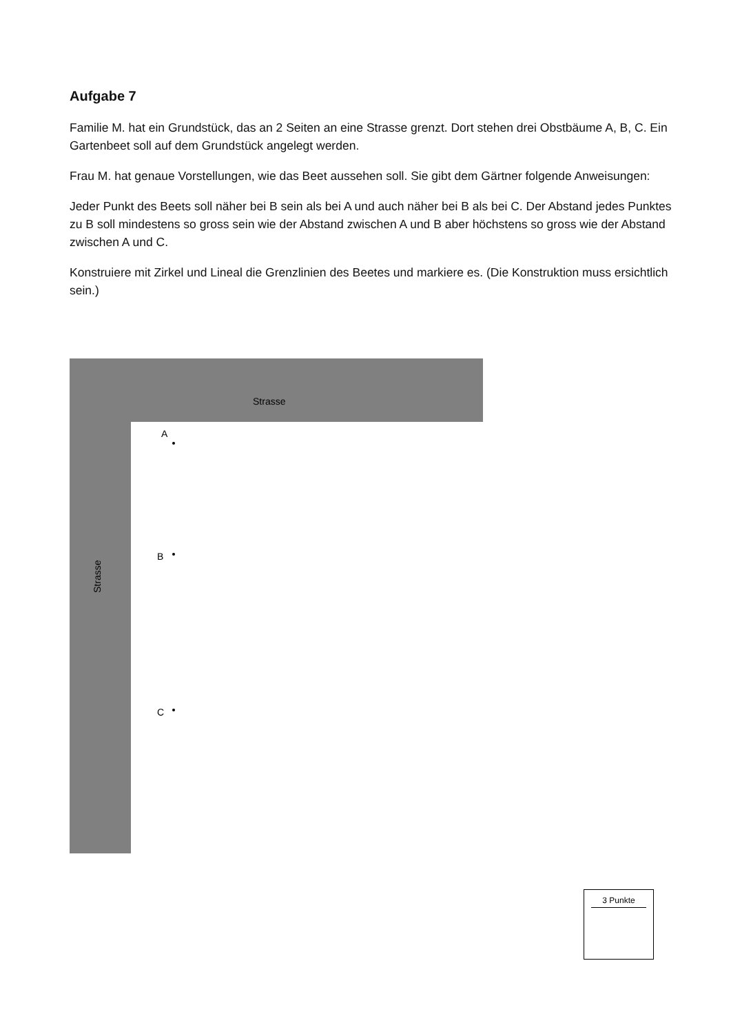Aufgabe 7
Familie M. hat ein Grundstück, das an 2 Seiten an eine Strasse grenzt. Dort stehen drei Obstbäume A, B, C. Ein Gartenbeet soll auf dem Grundstück angelegt werden.
Frau M. hat genaue Vorstellungen, wie das Beet aussehen soll. Sie gibt dem Gärtner folgende Anweisungen:
Jeder Punkt des Beets soll näher bei B sein als bei A und auch näher bei B als bei C. Der Abstand jedes Punktes zu B soll mindestens so gross sein wie der Abstand zwischen A und B aber höchstens so gross wie der Abstand zwischen A und C.
Konstruiere mit Zirkel und Lineal die Grenzlinien des Beetes und markiere es. (Die Konstruktion muss ersichtlich sein.)
Strasse
Strasse
A
B
C
3 Punkte